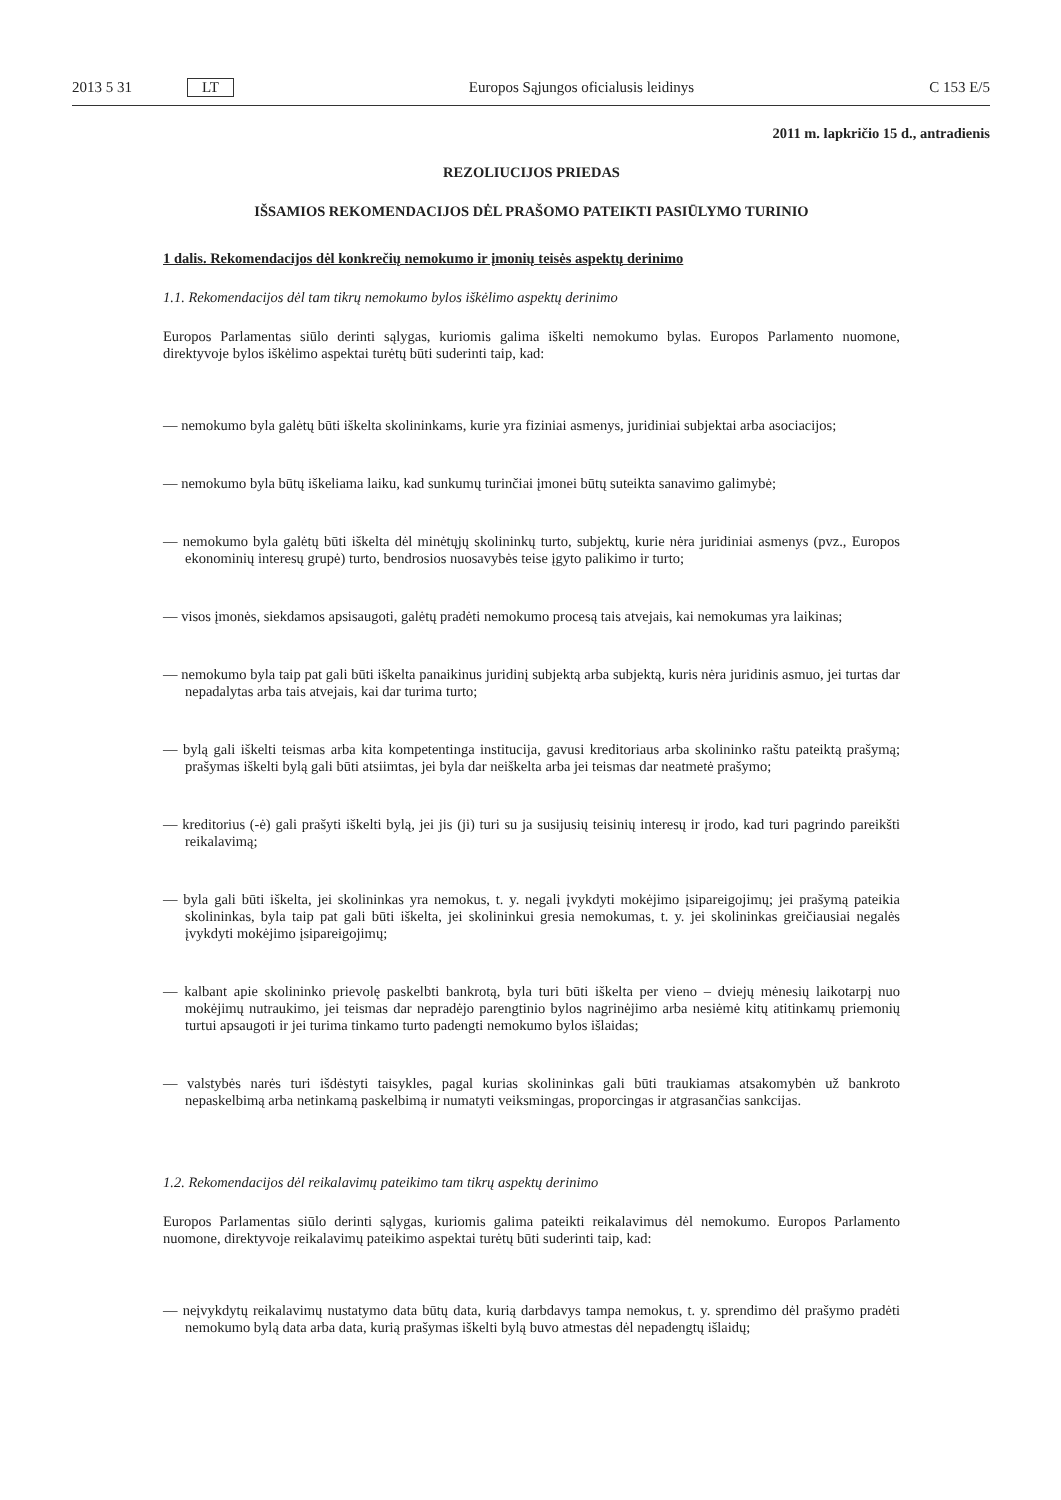2013 5 31 LT Europos Sąjungos oficialusis leidinys C 153 E/5
2011 m. lapkričio 15 d., antradienis
REZOLIUCIJOS PRIEDAS
IŠSAMIOS REKOMENDACIJOS DĖL PRAŠOMO PATEIKTI PASIŪLYMO TURINIO
1 dalis. Rekomendacijos dėl konkrečių nemokumo ir įmonių teisės aspektų derinimo
1.1. Rekomendacijos dėl tam tikrų nemokumo bylos iškėlimo aspektų derinimo
Europos Parlamentas siūlo derinti sąlygas, kuriomis galima iškelti nemokumo bylas. Europos Parlamento nuomone, direktyvoje bylos iškėlimo aspektai turėtų būti suderinti taip, kad:
— nemokumo byla galėtų būti iškelta skolininkams, kurie yra fiziniai asmenys, juridiniai subjektai arba asociacijos;
— nemokumo byla būtų iškeliama laiku, kad sunkumų turinčiai įmonei būtų suteikta sanavimo galimybė;
— nemokumo byla galėtų būti iškelta dėl minėtųjų skolininkų turto, subjektų, kurie nėra juridiniai asmenys (pvz., Europos ekonominių interesų grupė) turto, bendrosios nuosavybės teise įgyto palikimo ir turto;
— visos įmonės, siekdamos apsisaugoti, galėtų pradėti nemokumo procesą tais atvejais, kai nemokumas yra laikinas;
— nemokumo byla taip pat gali būti iškelta panaikinus juridinį subjektą arba subjektą, kuris nėra juridinis asmuo, jei turtas dar nepadalytas arba tais atvejais, kai dar turima turto;
— bylą gali iškelti teismas arba kita kompetentinga institucija, gavusi kreditoriaus arba skolininko raštu pateiktą prašymą; prašymas iškelti bylą gali būti atsiimtas, jei byla dar neiškelta arba jei teismas dar neatmetė prašymo;
— kreditorius (-ė) gali prašyti iškelti bylą, jei jis (ji) turi su ja susijusių teisinių interesų ir įrodo, kad turi pagrindo pareikšti reikalavimą;
— byla gali būti iškelta, jei skolininkas yra nemokus, t. y. negali įvykdyti mokėjimo įsipareigojimų; jei prašymą pateikia skolininkas, byla taip pat gali būti iškelta, jei skolininkui gresia nemokumas, t. y. jei skolininkas greičiausiai negalės įvykdyti mokėjimo įsipareigojimų;
— kalbant apie skolininko prievolę paskelbti bankrotą, byla turi būti iškelta per vieno – dviejų mėnesių laikotarpį nuo mokėjimų nutraukimo, jei teismas dar nepradėjo parengtinio bylos nagrinėjimo arba nesiėmė kitų atitinkamų priemonių turtui apsaugoti ir jei turima tinkamo turto padengti nemokumo bylos išlaidas;
— valstybės narės turi išdėstyti taisykles, pagal kurias skolininkas gali būti traukiamas atsakomybėn už bankroto nepaskelbimą arba netinkamą paskelbimą ir numatyti veiksmingas, proporcingas ir atgrasančias sankcijas.
1.2. Rekomendacijos dėl reikalavimų pateikimo tam tikrų aspektų derinimo
Europos Parlamentas siūlo derinti sąlygas, kuriomis galima pateikti reikalavimus dėl nemokumo. Europos Parlamento nuomone, direktyvoje reikalavimų pateikimo aspektai turėtų būti suderinti taip, kad:
— neįvykdytų reikalavimų nustatymo data būtų data, kurią darbdavys tampa nemokus, t. y. sprendimo dėl prašymo pradėti nemokumo bylą data arba data, kurią prašymas iškelti bylą buvo atmestas dėl nepadengtų išlaidų;